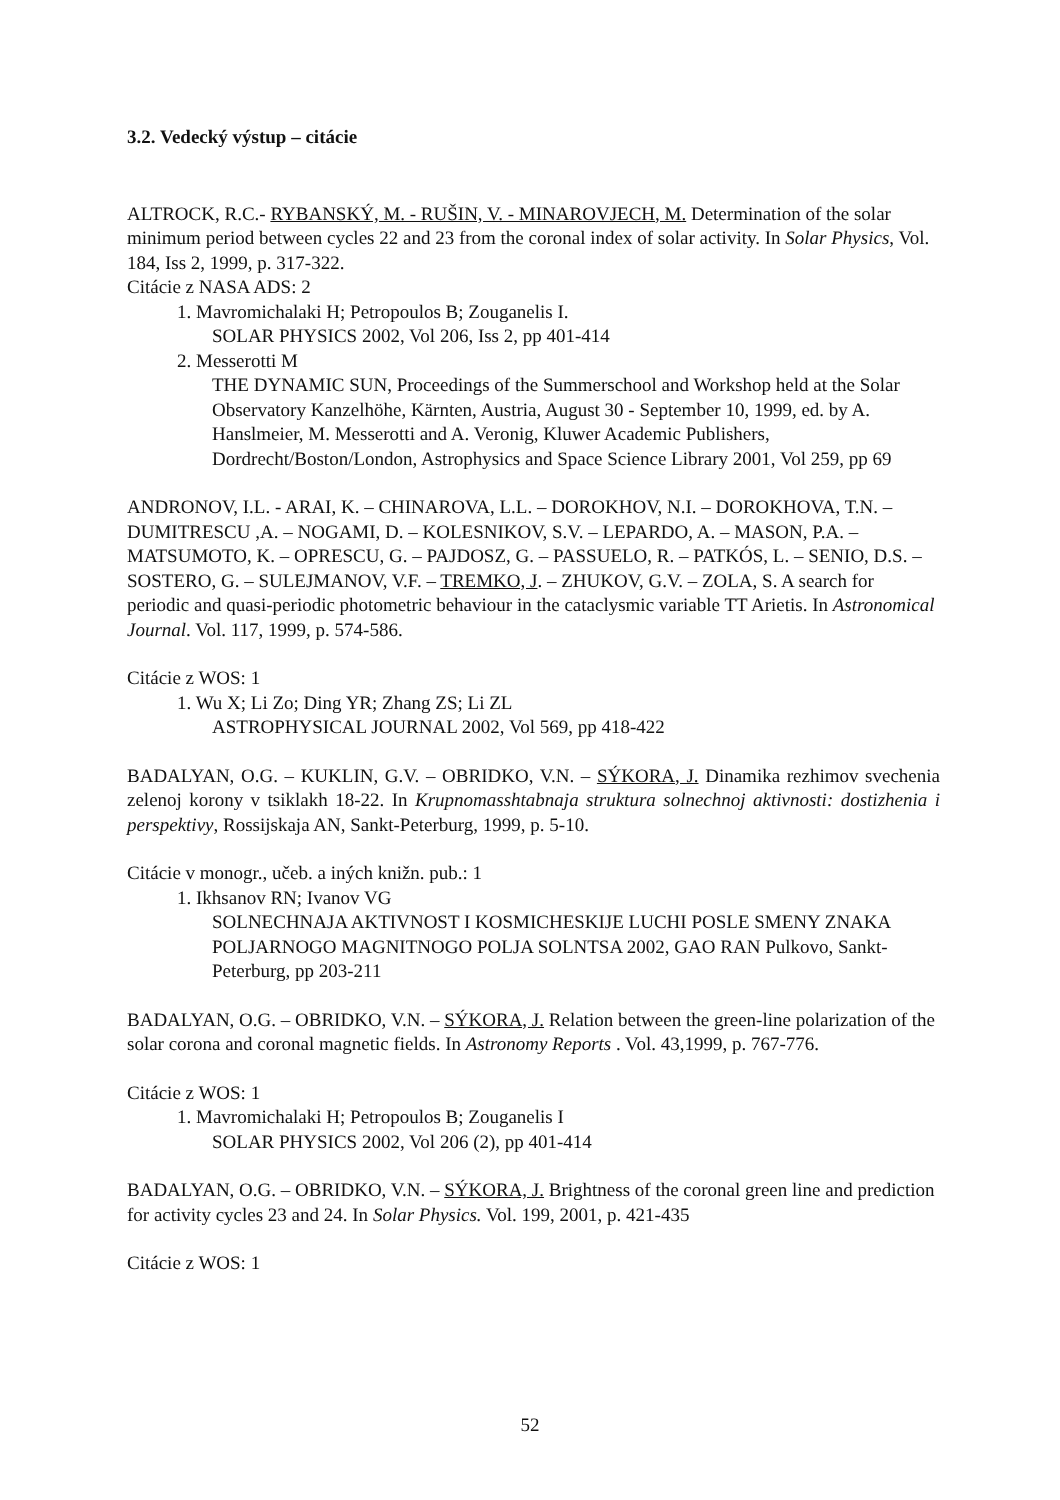3.2. Vedecký výstup – citácie
ALTROCK, R.C.- RYBANSKÝ, M. - RUŠIN, V. - MINAROVJECH, M. Determination of the solar minimum period between cycles 22 and 23 from the coronal index of solar activity. In Solar Physics, Vol. 184, Iss 2, 1999, p. 317-322.
Citácie z NASA ADS: 2
1. Mavromichalaki H; Petropoulos B; Zouganelis I.
SOLAR PHYSICS 2002, Vol 206, Iss 2, pp 401-414
2. Messerotti M
THE DYNAMIC SUN, Proceedings of the Summerschool and Workshop held at the Solar Observatory Kanzelhöhe, Kärnten, Austria, August 30 - September 10, 1999, ed. by A. Hanslmeier, M. Messerotti and A. Veronig, Kluwer Academic Publishers, Dordrecht/Boston/London, Astrophysics and Space Science Library 2001, Vol 259, pp 69
ANDRONOV, I.L. - ARAI, K. – CHINAROVA, L.L. – DOROKHOV, N.I. – DOROKHOVA, T.N. – DUMITRESCU ,A. – NOGAMI, D. – KOLESNIKOV, S.V. – LEPARDO, A. – MASON, P.A. – MATSUMOTO, K. – OPRESCU, G. – PAJDOSZ, G. – PASSUELO, R. – PATKÓS, L. – SENIO, D.S. – SOSTERO, G. – SULEJMANOV, V.F. – TREMKO, J. – ZHUKOV, G.V. – ZOLA, S. A search for periodic and quasi-periodic photometric behaviour in the cataclysmic variable TT Arietis. In Astronomical Journal. Vol. 117, 1999, p. 574-586.
Citácie z WOS: 1
1. Wu X; Li Zo; Ding YR; Zhang ZS; Li ZL
ASTROPHYSICAL JOURNAL 2002, Vol 569, pp 418-422
BADALYAN, O.G. – KUKLIN, G.V. – OBRIDKO, V.N. – SÝKORA, J. Dinamika rezhimov svechenia zelenoj korony v tsiklakh 18-22. In Krupnomasshtabnaja struktura solnechnoj aktivnosti: dostizhenia i perspektivy, Rossijskaja AN, Sankt-Peterburg, 1999, p. 5-10.
Citácie v monogr., učeb. a iných knižn. pub.: 1
1. Ikhsanov RN; Ivanov VG
SOLNECHNAJA AKTIVNOST I KOSMICHESKIJE LUCHI POSLE SMENY ZNAKA POLJARNOGO MAGNITNOGO POLJA SOLNTSA 2002, GAO RAN Pulkovo, Sankt-Peterburg, pp 203-211
BADALYAN, O.G. – OBRIDKO, V.N. – SÝKORA, J. Relation between the green-line polarization of the solar corona and coronal magnetic fields. In Astronomy Reports . Vol. 43,1999, p. 767-776.
Citácie z WOS: 1
1. Mavromichalaki H; Petropoulos B; Zouganelis I
SOLAR PHYSICS 2002, Vol 206 (2), pp 401-414
BADALYAN, O.G. – OBRIDKO, V.N. – SÝKORA, J. Brightness of the coronal green line and prediction for activity cycles 23 and 24. In Solar Physics. Vol. 199, 2001, p. 421-435
Citácie z WOS: 1
52